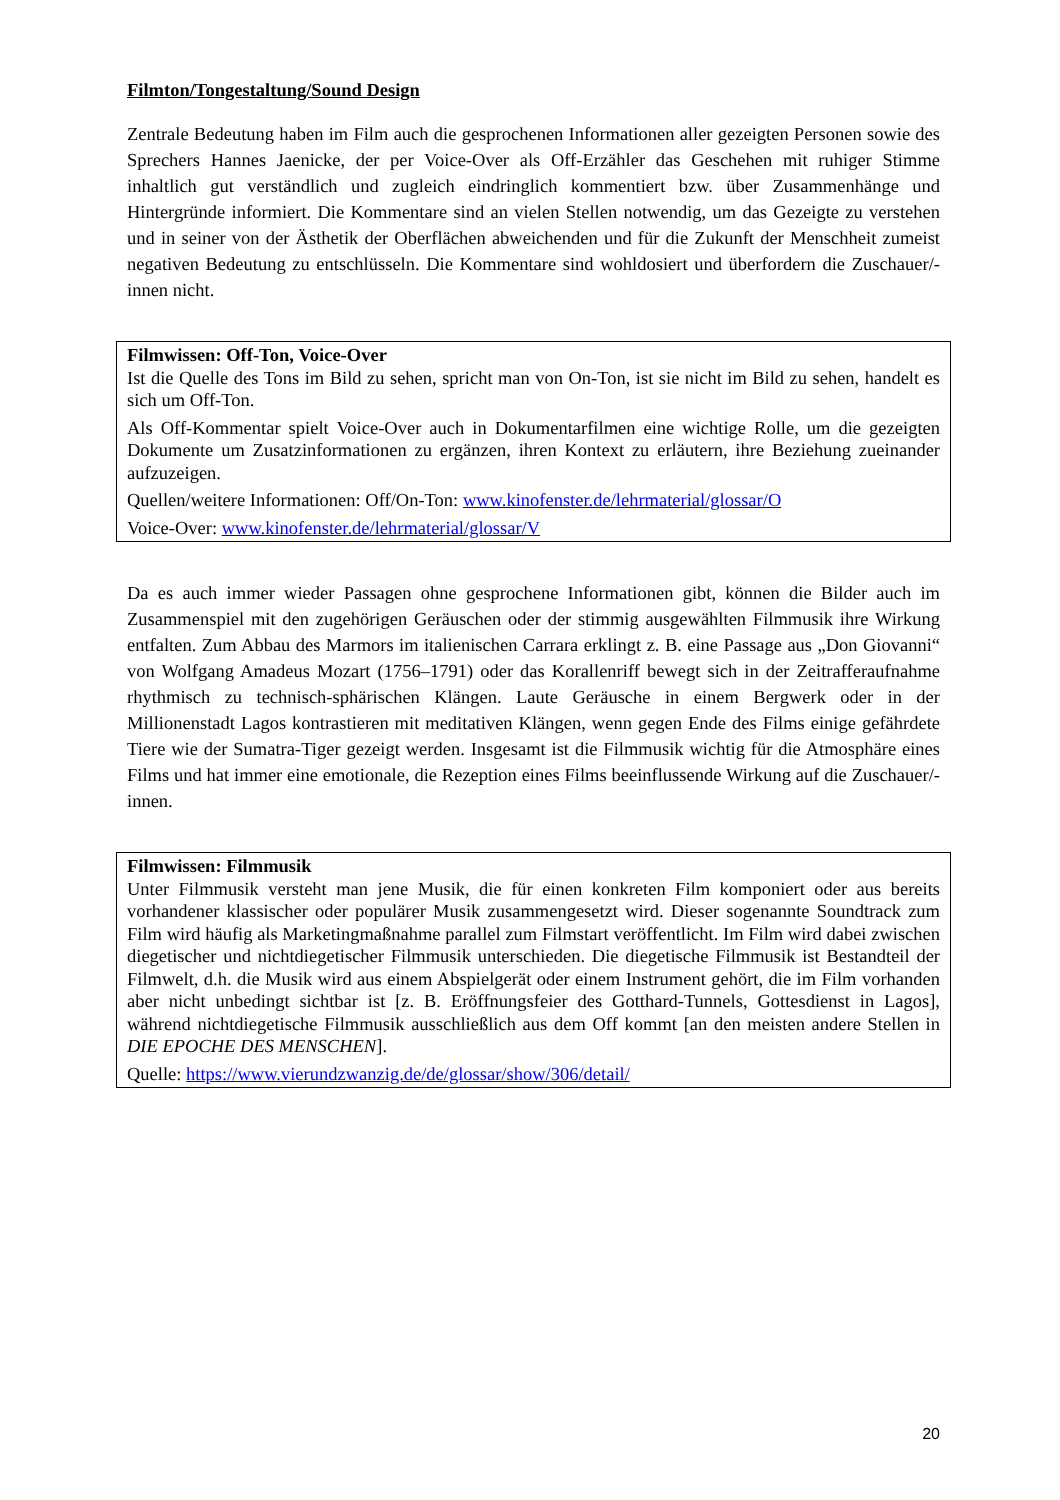Filmton/Tongestaltung/Sound Design
Zentrale Bedeutung haben im Film auch die gesprochenen Informationen aller gezeigten Personen sowie des Sprechers Hannes Jaenicke, der per Voice-Over als Off-Erzähler das Geschehen mit ruhiger Stimme inhaltlich gut verständlich und zugleich eindringlich kommentiert bzw. über Zusammenhänge und Hintergründe informiert. Die Kommentare sind an vielen Stellen notwendig, um das Gezeigte zu verstehen und in seiner von der Ästhetik der Oberflächen abweichenden und für die Zukunft der Menschheit zumeist negativen Bedeutung zu entschlüsseln. Die Kommentare sind wohldosiert und überfordern die Zuschauer/-innen nicht.
Filmwissen: Off-Ton, Voice-Over
Ist die Quelle des Tons im Bild zu sehen, spricht man von On-Ton, ist sie nicht im Bild zu sehen, handelt es sich um Off-Ton.
Als Off-Kommentar spielt Voice-Over auch in Dokumentarfilmen eine wichtige Rolle, um die gezeigten Dokumente um Zusatzinformationen zu ergänzen, ihren Kontext zu erläutern, ihre Beziehung zueinander aufzuzeigen.
Quellen/weitere Informationen: Off/On-Ton: www.kinofenster.de/lehrmaterial/glossar/O
Voice-Over: www.kinofenster.de/lehrmaterial/glossar/V
Da es auch immer wieder Passagen ohne gesprochene Informationen gibt, können die Bilder auch im Zusammenspiel mit den zugehörigen Geräuschen oder der stimmig ausgewählten Filmmusik ihre Wirkung entfalten. Zum Abbau des Marmors im italienischen Carrara erklingt z. B. eine Passage aus „Don Giovanni“ von Wolfgang Amadeus Mozart (1756–1791) oder das Korallenriff bewegt sich in der Zeitrafferaufnahme rhythmisch zu technisch-sphärischen Klängen. Laute Geräusche in einem Bergwerk oder in der Millionenstadt Lagos kontrastieren mit meditativen Klängen, wenn gegen Ende des Films einige gefährdete Tiere wie der Sumatra-Tiger gezeigt werden. Insgesamt ist die Filmmusik wichtig für die Atmosphäre eines Films und hat immer eine emotionale, die Rezeption eines Films beeinflussende Wirkung auf die Zuschauer/-innen.
Filmwissen: Filmmusik
Unter Filmmusik versteht man jene Musik, die für einen konkreten Film komponiert oder aus bereits vorhandener klassischer oder populärer Musik zusammengesetzt wird. Dieser sogenannte Soundtrack zum Film wird häufig als Marketingmaßnahme parallel zum Filmstart veröffentlicht. Im Film wird dabei zwischen diegetischer und nichtdiegetischer Filmmusik unterschieden. Die diegetische Filmmusik ist Bestandteil der Filmwelt, d.h. die Musik wird aus einem Abspielgerät oder einem Instrument gehört, die im Film vorhanden aber nicht unbedingt sichtbar ist [z. B. Eröffnungsfeier des Gotthard-Tunnels, Gottesdienst in Lagos], während nichtdiegetische Filmmusik ausschließlich aus dem Off kommt [an den meisten andere Stellen in DIE EPOCHE DES MENSCHEN].
Quelle: https://www.vierundzwanzig.de/de/glossar/show/306/detail/
20